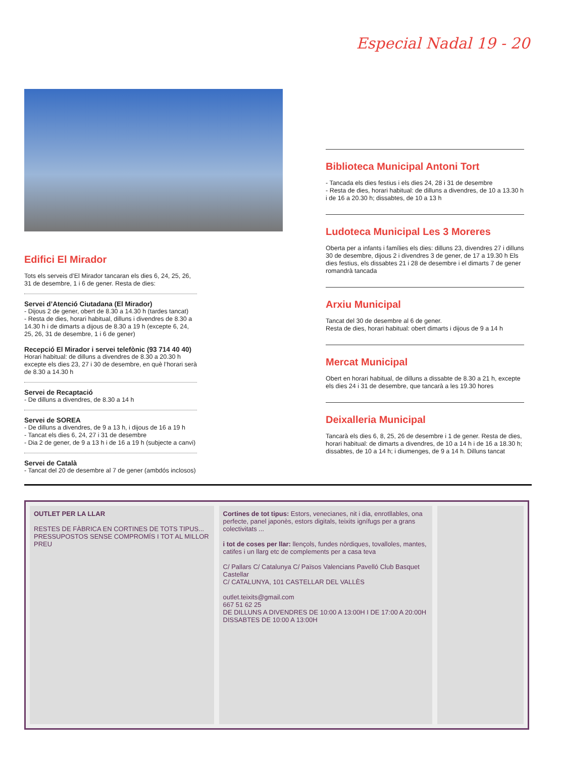Especial Nadal 19 - 20
Edifici El Mirador
Tots els serveis d’El Mirador tancaran els dies 6, 24, 25, 26, 31 de desembre, 1 i 6 de gener. Resta de dies:
Servei d’Atenció Ciutadana (El Mirador)
- Dijous 2 de gener, obert de 8.30 a 14.30 h (tardes tancat)
- Resta de dies, horari habitual, dilluns i divendres de 8.30 a 14.30 h i de dimarts a dijous de 8.30 a 19 h (excepte 6, 24, 25, 26, 31 de desembre, 1 i 6 de gener)
Recepció El Mirador i servei telefònic (93 714 40 40)
Horari habitual: de dilluns a divendres de 8.30 a 20.30 h excepte els dies 23, 27 i 30 de desembre, en què l’horari serà de 8.30 a 14.30 h
Servei de Recaptació
- De dilluns a divendres, de 8.30 a 14 h
Servei de SOREA
- De dilluns a divendres, de 9 a 13 h, i dijous de 16 a 19 h
- Tancat els dies 6, 24, 27 i 31 de desembre
- Dia 2 de gener, de 9 a 13 h i de 16 a 19 h (subjecte a canvi)
Servei de Català
- Tancat del 20 de desembre al 7 de gener (ambdós inclosos)
Biblioteca Municipal Antoni Tort
- Tancada els dies festius i els dies 24, 28 i 31 de desembre
- Resta de dies, horari habitual: de dilluns a divendres, de 10 a 13.30 h i de 16 a 20.30 h; dissabtes, de 10 a 13 h
Ludoteca Municipal Les 3 Moreres
Oberta per a infants i famílies els dies: dilluns 23, divendres 27 i dilluns 30 de desembre, dijous 2 i divendres 3 de gener, de 17 a 19.30 h Els dies festius, els dissabtes 21 i 28 de desembre i el dimarts 7 de gener romandrà tancada
Arxiu Municipal
Tancat del 30 de desembre al 6 de gener.
Resta de dies, horari habitual: obert dimarts i dijous de 9 a 14 h
Mercat Municipal
Obert en horari habitual, de dilluns a dissabte de 8.30 a 21 h, excepte els dies 24 i 31 de desembre, que tancarà a les 19.30 hores
Deixalleria Municipal
Tancarà els dies 6, 8, 25, 26 de desembre i 1 de gener. Resta de dies, horari habitual: de dimarts a divendres, de 10 a 14 h i de 16 a 18.30 h; dissabtes, de 10 a 14 h; i diumenges, de 9 a 14 h. Dilluns tancat
OUTLET PER LA LLAR
RESTES DE FÀBRICA EN CORTINES DE TOTS TIPUS... PRESSUPOSTOS SENSE COMPROMÍS I TOT AL MILLOR PREU
Cortines de tot tipus: Estors, venecianes, nit i dia, enrotllables, ona perfecte, panel japonès, estors digitals, teixits ignífugs per a grans colectivitats ...
i tot de coses per llar: llençols, fundes nòrdiques, tovalloles, mantes, catifes i un llarg etc de complements per a casa teva
C/ Pallars C/ Catalunya C/ Països Valencians Pavelló Club Basquet Castellar
C/ CATALUNYA, 101 CASTELLAR DEL VALLÈS
outlet.teixits@gmail.com
667 51 62 25
DE DILLUNS A DIVENDRES DE 10:00 A 13:00H I DE 17:00 A 20:00H
DISSABTES DE 10:00 A 13:00H